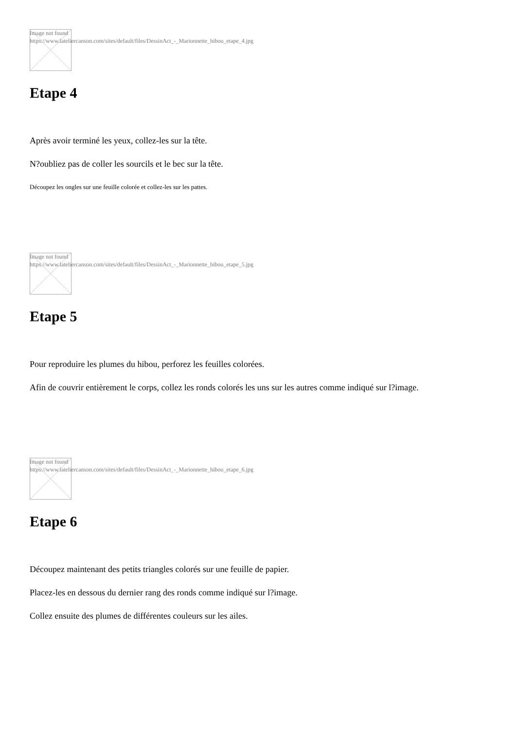Image not found
https://www.lateliercanson.com/sites/default/files/DessinAct_-_Marionnette_hibou_etape_4.jpg
Etape 4
Après avoir terminé les yeux, collez-les sur la tête.
N?oubliez pas de coller les sourcils et le bec sur la tête.
Découpez les ongles sur une feuille colorée et collez-les sur les pattes.
Image not found
https://www.lateliercanson.com/sites/default/files/DessinAct_-_Marionnette_hibou_etape_5.jpg
Etape 5
Pour reproduire les plumes du hibou, perforez les feuilles colorées.
Afin de couvrir entièrement le corps, collez les ronds colorés les uns sur les autres comme indiqué sur l?image.
Image not found
https://www.lateliercanson.com/sites/default/files/DessinAct_-_Marionnette_hibou_etape_6.jpg
Etape 6
Découpez maintenant des petits triangles colorés sur une feuille de papier.
Placez-les en dessous du dernier rang des ronds comme indiqué sur l?image.
Collez ensuite des plumes de différentes couleurs sur les ailes.